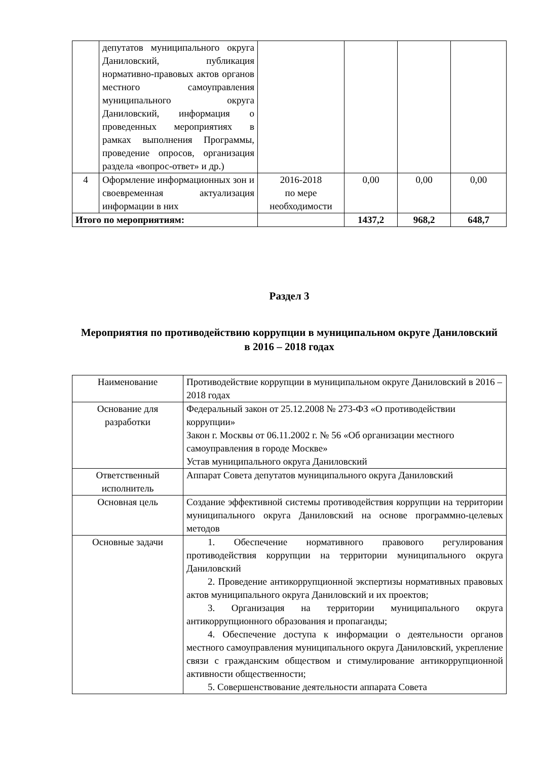| | депутатов муниципального округа Даниловский, публикация нормативно-правовых актов органов местного самоуправления муниципального округа Даниловский, информация о проведенных мероприятиях в рамках выполнения Программы, проведение опросов, организация раздела «вопрос-ответ» и др.) | | | | |
| 4 | Оформление информационных зон и своевременная актуализация информации в них | 2016-2018 по мере необходимости | 0,00 | 0,00 | 0,00 |
| Итого по мероприятиям: | | | 1437,2 | 968,2 | 648,7 |
Раздел 3
Мероприятия по противодействию коррупции в муниципальном округе Даниловский
в 2016 – 2018 годах
| Наименование | Противодействие коррупции в муниципальном округе Даниловский в 2016 – 2018 годах |
| Основание для разработки | Федеральный закон от 25.12.2008 № 273-ФЗ «О противодействии коррупции» Закон г. Москвы от 06.11.2002 г. № 56 «Об организации местного самоуправления в городе Москве» Устав муниципального округа Даниловский |
| Ответственный исполнитель | Аппарат Совета депутатов муниципального округа Даниловский |
| Основная цель | Создание эффективной системы противодействия коррупции на территории муниципального округа Даниловский на основе программно-целевых методов |
| Основные задачи | 1. Обеспечение нормативного правового регулирования противодействия коррупции на территории муниципального округа Даниловский 2. Проведение антикоррупционной экспертизы нормативных правовых актов муниципального округа Даниловский и их проектов; 3. Организация на территории муниципального округа антикоррупционного образования и пропаганды; 4. Обеспечение доступа к информации о деятельности органов местного самоуправления муниципального округа Даниловский, укрепление связи с гражданским обществом и стимулирование антикоррупционной активности общественности; 5. Совершенствование деятельности аппарата Совета |